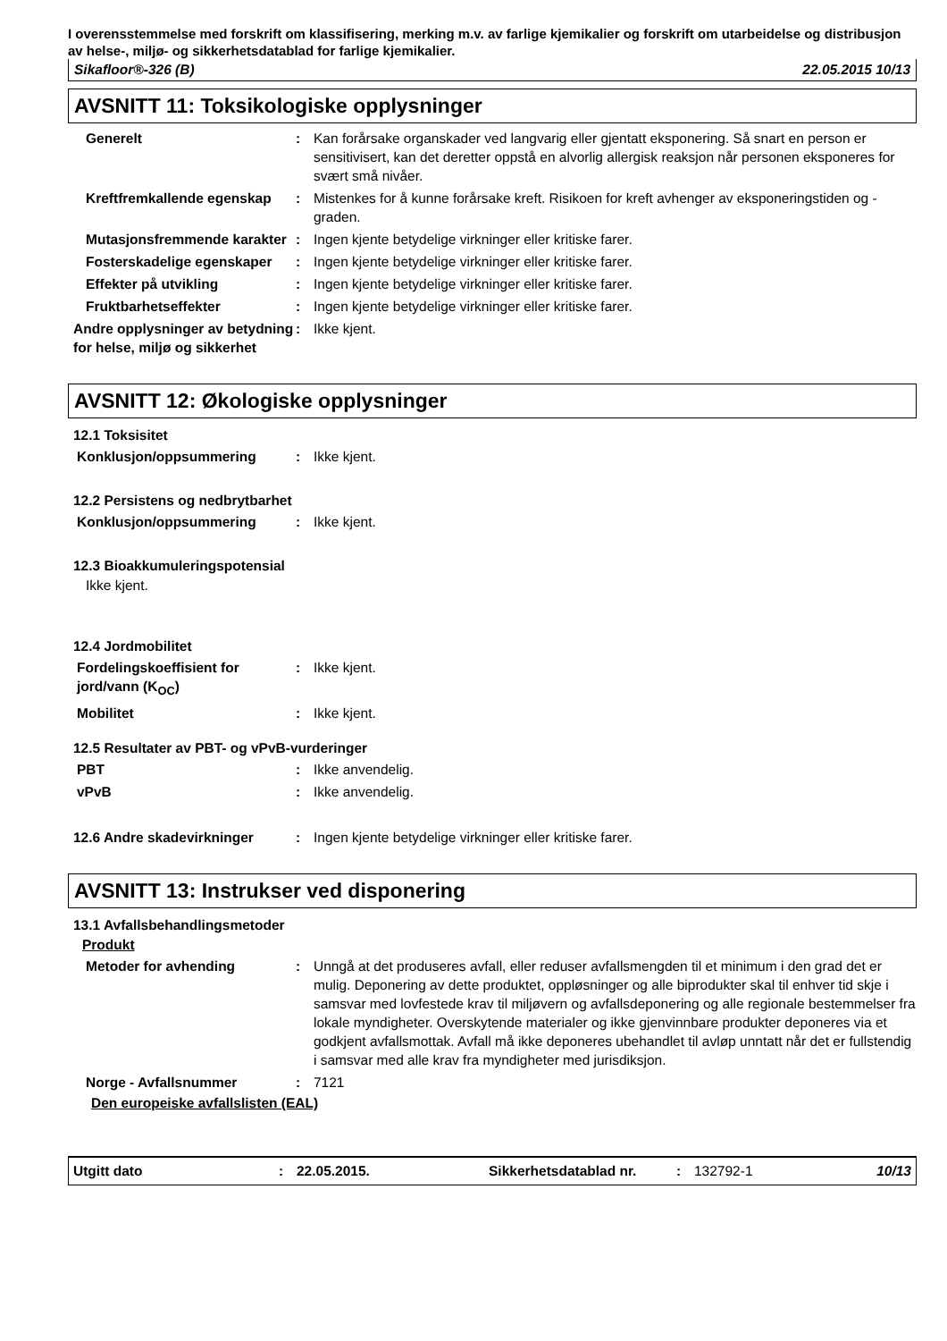I overensstemmelse med forskrift om klassifisering, merking m.v. av farlige kjemikalier og forskrift om utarbeidelse og distribusjon av helse-, miljø- og sikkerhetsdatablad for farlige kjemikalier.
Sikafloor®-326 (B) 22.05.2015 10/13
AVSNITT 11: Toksikologiske opplysninger
Generelt : Kan forårsake organskader ved langvarig eller gjentatt eksponering. Så snart en person er sensitivisert, kan det deretter oppstå en alvorlig allergisk reaksjon når personen eksponeres for svært små nivåer.
Kreftfremkallende egenskap : Mistenkes for å kunne forårsake kreft. Risikoen for kreft avhenger av eksponeringstiden og -graden.
Mutasjonsfremmende karakter : Ingen kjente betydelige virkninger eller kritiske farer.
Fosterskadelige egenskaper : Ingen kjente betydelige virkninger eller kritiske farer.
Effekter på utvikling : Ingen kjente betydelige virkninger eller kritiske farer.
Fruktbarhetseffekter : Ingen kjente betydelige virkninger eller kritiske farer.
Andre opplysninger av betydning for helse, miljø og sikkerhet
: Ikke kjent.
AVSNITT 12: Økologiske opplysninger
12.1 Toksisitet
Konklusjon/oppsummering : Ikke kjent.
12.2 Persistens og nedbrytbarhet
Konklusjon/oppsummering : Ikke kjent.
12.3 Bioakkumuleringspotensial
Ikke kjent.
12.4 Jordmobilitet
Fordelingskoeffisient for jord/vann (K<sub>OC</sub>)
: Ikke kjent.
Mobilitet : Ikke kjent.
12.5 Resultater av PBT- og vPvB-vurderinger
PBT : Ikke anvendelig.
vPvB : Ikke anvendelig.
12.6 Andre skadevirkninger : Ingen kjente betydelige virkninger eller kritiske farer.
AVSNITT 13: Instrukser ved disponering
13.1 Avfallsbehandlingsmetoder
Produkt
Metoder for avhending : Unngå at det produseres avfall, eller reduser avfallsmengden til et minimum i den grad det er mulig. Deponering av dette produktet, oppløsninger og alle biprodukter skal til enhver tid skje i samsvar med lovfestede krav til miljøvern og avfallsdeponering og alle regionale bestemmelser fra lokale myndigheter. Overskytende materialer og ikke gjenvinnbare produkter deponeres via et godkjent avfallsmottak. Avfall må ikke deponeres ubehandlet til avløp unntatt når det er fullstendig i samsvar med alle krav fra myndigheter med jurisdiksjon.
Norge - Avfallsnummer : 7121
Den europeiske avfallslisten (EAL)
Utgitt dato: 22.05.2015. Sikkerhetsdatablad nr.: 132792-1 10/13